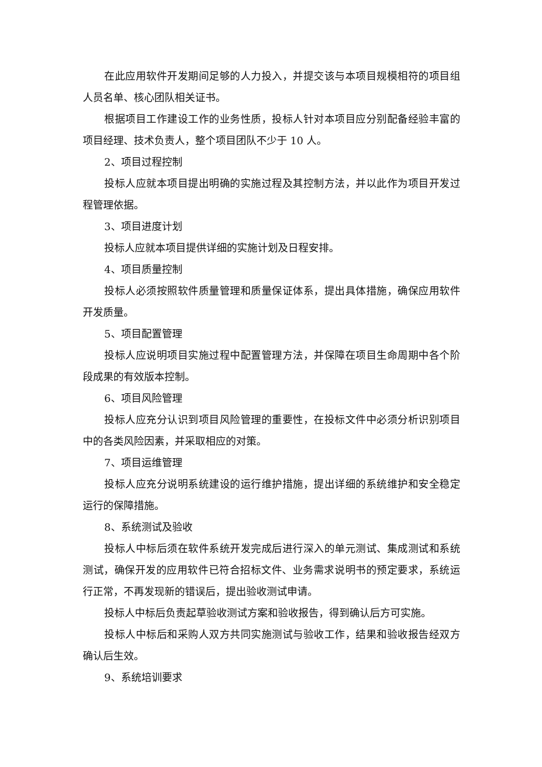在此应用软件开发期间足够的人力投入，并提交该与本项目规模相符的项目组人员名单、核心团队相关证书。
根据项目工作建设工作的业务性质，投标人针对本项目应分别配备经验丰富的项目经理、技术负责人，整个项目团队不少于 10 人。
2、项目过程控制
投标人应就本项目提出明确的实施过程及其控制方法，并以此作为项目开发过程管理依据。
3、项目进度计划
投标人应就本项目提供详细的实施计划及日程安排。
4、项目质量控制
投标人必须按照软件质量管理和质量保证体系，提出具体措施，确保应用软件开发质量。
5、项目配置管理
投标人应说明项目实施过程中配置管理方法，并保障在项目生命周期中各个阶段成果的有效版本控制。
6、项目风险管理
投标人应充分认识到项目风险管理的重要性，在投标文件中必须分析识别项目中的各类风险因素，并采取相应的对策。
7、项目运维管理
投标人应充分说明系统建设的运行维护措施，提出详细的系统维护和安全稳定运行的保障措施。
8、系统测试及验收
投标人中标后须在软件系统开发完成后进行深入的单元测试、集成测试和系统测试，确保开发的应用软件已符合招标文件、业务需求说明书的预定要求，系统运行正常，不再发现新的错误后，提出验收测试申请。
投标人中标后负责起草验收测试方案和验收报告，得到确认后方可实施。
投标人中标后和采购人双方共同实施测试与验收工作，结果和验收报告经双方确认后生效。
9、系统培训要求